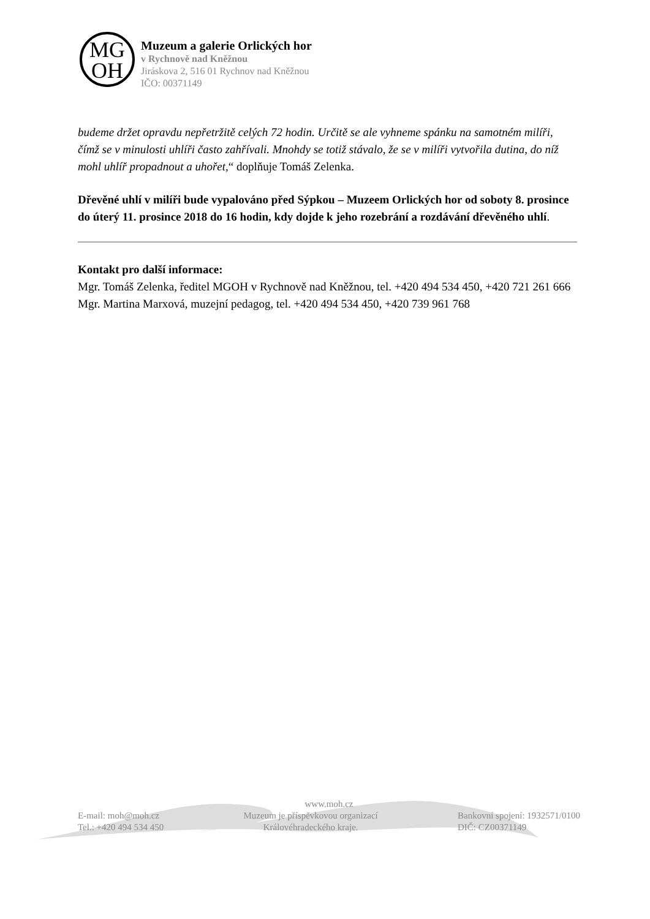MG
OH
Muzeum a galerie Orlických hor
v Rychnově nad Kněžnou
Jiráskova 2, 516 01 Rychnov nad Kněžnou
IČO: 00371149
budeme držet opravdu nepřetržitě celých 72 hodin. Určitě se ale vyhneme spánku na samotném milíři, čímž se v minulosti uhlíři často zahřívali. Mnohdy se totiž stávalo, že se v milíři vytvořila dutina, do níž mohl uhlíř propadnout a uhořet,“ doplňuje Tomáš Zelenka.
Dřevěné uhlí v milíři bude vypalováno před Sýpkou – Muzeem Orlických hor od soboty 8. prosince do úterý 11. prosince 2018 do 16 hodin, kdy dojde k jeho rozebrání a rozdávání dřevěného uhlí.
Kontakt pro další informace:
Mgr. Tomáš Zelenka, ředitel MGOH v Rychnově nad Kněžnou, tel. +420 494 534 450, +420 721 261 666
Mgr. Martina Marxová, muzejní pedagog, tel. +420 494 534 450, +420 739 961 768
www.moh.cz
E-mail: moh@moh.cz
Tel.: +420 494 534 450
Muzeum je příspěvkovou organizací
Královéhradeckého kraje.
Bankovní spojení: 1932571/0100
DIČ: CZ00371149